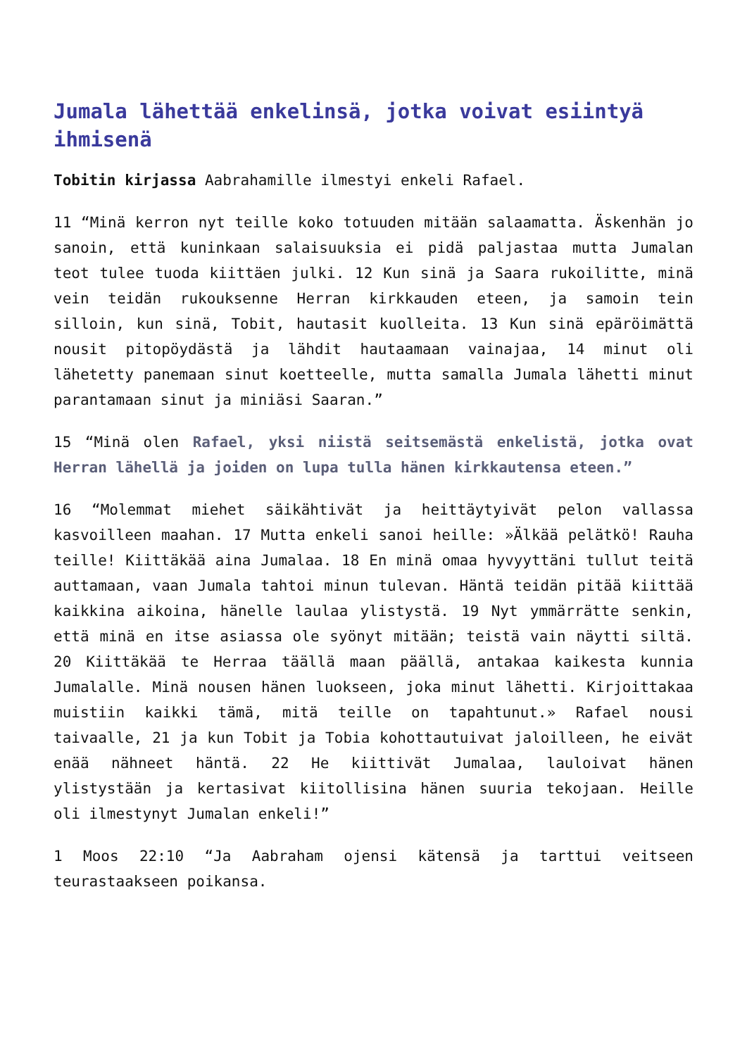Jumala lähettää enkelinsä, jotka voivat esiintyä ihmisenä
Tobitin kirjassa Aabrahamille ilmestyi enkeli Rafael.
11 “Minä kerron nyt teille koko totuuden mitään salaamatta. Äskenhän jo sanoin, että kuninkaan salaisuuksia ei pidä paljastaa mutta Jumalan teot tulee tuoda kiittäen julki. 12 Kun sinä ja Saara rukoilitte, minä vein teidän rukouksenne Herran kirkkauden eteen, ja samoin tein silloin, kun sinä, Tobit, hautasit kuolleita. 13 Kun sinä epäröimättä nousit pitopöydästä ja lähdit hautaamaan vainajaa, 14 minut oli lähetetty panemaan sinut koetteelle, mutta samalla Jumala lähetti minut parantamaan sinut ja miniäsi Saaran.”
15 “Minä olen Rafael, yksi niistä seitsemästä enkelistä, jotka ovat Herran lähellä ja joiden on lupa tulla hänen kirkkautensa eteen.”
16 “Molemmat miehet säikähtivät ja heittäytyivät pelon vallassa kasvoilleen maahan. 17 Mutta enkeli sanoi heille: »Älkää pelätkö! Rauha teille! Kiittäkää aina Jumalaa. 18 En minä omaa hyvyyttäni tullut teitä auttamaan, vaan Jumala tahtoi minun tulevan. Häntä teidän pitää kiittää kaikkina aikoina, hänelle laulaa ylistystä. 19 Nyt ymmärrätte senkin, että minä en itse asiassa ole syönyt mitään; teistä vain näytti siltä. 20 Kiittäkää te Herraa täällä maan päällä, antakaa kaikesta kunnia Jumalalle. Minä nousen hänen luokseen, joka minut lähetti. Kirjoittakaa muistiin kaikki tämä, mitä teille on tapahtunut.» Rafael nousi taivaalle, 21 ja kun Tobit ja Tobia kohottautuivat jaloilleen, he eivät enää nähneet häntä. 22 He kiittivät Jumalaa, lauloivat hänen ylistystään ja kertasivat kiitollisina hänen suuria tekojaan. Heille oli ilmestynyt Jumalan enkeli!”
1 Moos 22:10 “Ja Aabraham ojensi kätensä ja tarttui veitseen teurastaakseen poikansa.